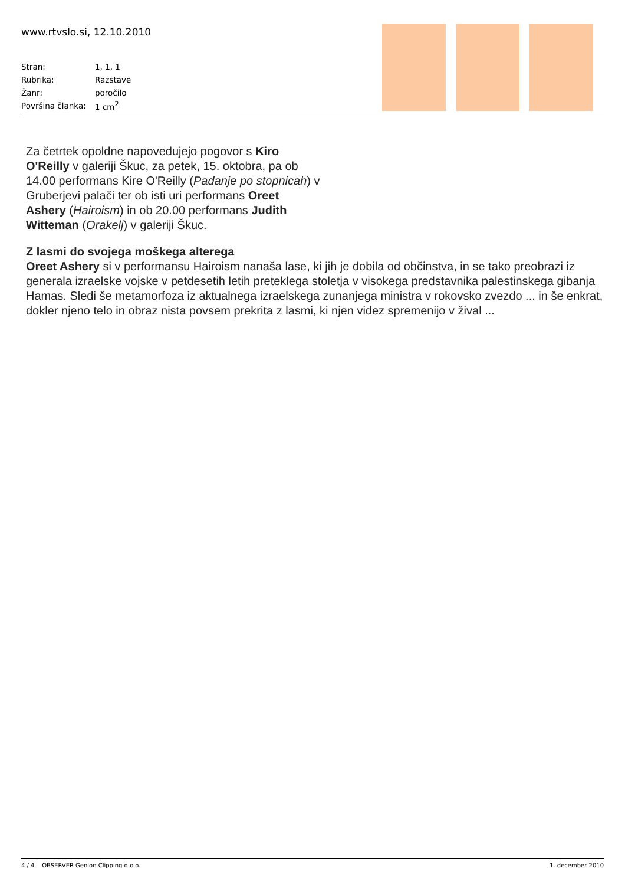www.rtvslo.si, 12.10.2010
| Stran: | 1, 1, 1 |
| Rubrika: | Razstave |
| Žanr: | poročilo |
| Površina članka: | 1 cm<sup>2</sup> |
Za četrtek opoldne napovedujejo pogovor s Kiro O'Reilly v galeriji Škuc, za petek, 15. oktobra, pa ob 14.00 performans Kire O'Reilly (Padanje po stopnicah) v Gruberjevi palači ter ob isti uri performans Oreet Ashery (Hairoism) in ob 20.00 performans Judith Witteman (Orakelj) v galeriji Škuc.
Z lasmi do svojega moškega alterega
Oreet Ashery si v performansu Hairoism nanaša lase, ki jih je dobila od občinstva, in se tako preobrazi iz generala izraelske vojske v petdesetih letih preteklega stoletja v visokega predstavnika palestinskega gibanja Hamas. Sledi še metamorfoza iz aktualnega izraelskega zunanjega ministra v rokovsko zvezdo ... in še enkrat, dokler njeno telo in obraz nista povsem prekrita z lasmi, ki njen videz spremenijo v žival ...
4 / 4 OBSERVER Genion Clipping d.o.o. 1. december 2010